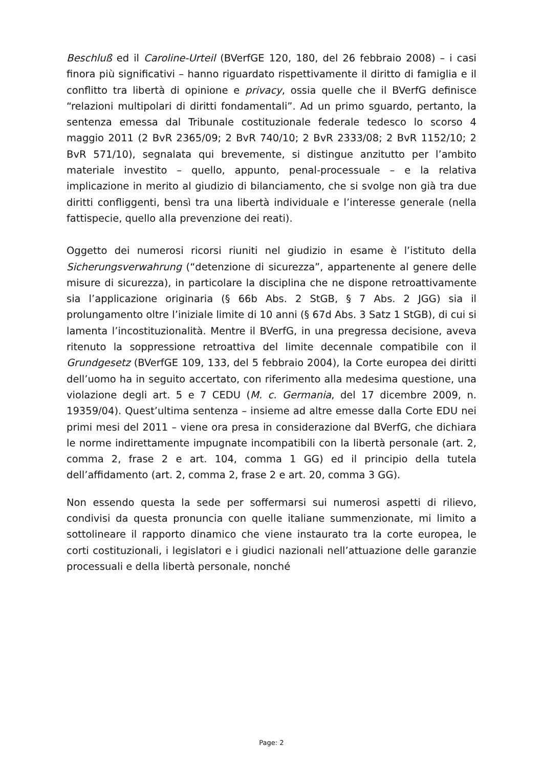Beschluß ed il Caroline-Urteil (BVerfGE 120, 180, del 26 febbraio 2008) – i casi finora più significativi – hanno riguardato rispettivamente il diritto di famiglia e il conflitto tra libertà di opinione e privacy, ossia quelle che il BVerfG definisce “relazioni multipolari di diritti fondamentali”. Ad un primo sguardo, pertanto, la sentenza emessa dal Tribunale costituzionale federale tedesco lo scorso 4 maggio 2011 (2 BvR 2365/09; 2 BvR 740/10; 2 BvR 2333/08; 2 BvR 1152/10; 2 BvR 571/10), segnalata qui brevemente, si distingue anzitutto per l’ambito materiale investito – quello, appunto, penal-processuale – e la relativa implicazione in merito al giudizio di bilanciamento, che si svolge non già tra due diritti confliggenti, bensì tra una libertà individuale e l’interesse generale (nella fattispecie, quello alla prevenzione dei reati).
Oggetto dei numerosi ricorsi riuniti nel giudizio in esame è l’istituto della Sicherungsverwahrung (“detenzione di sicurezza”, appartenente al genere delle misure di sicurezza), in particolare la disciplina che ne dispone retroattivamente sia l’applicazione originaria (§ 66b Abs. 2 StGB, § 7 Abs. 2 JGG) sia il prolungamento oltre l’iniziale limite di 10 anni (§ 67d Abs. 3 Satz 1 StGB), di cui si lamenta l’incostituzionalità. Mentre il BVerfG, in una pregressa decisione, aveva ritenuto la soppressione retroattiva del limite decennale compatibile con il Grundgesetz (BVerfGE 109, 133, del 5 febbraio 2004), la Corte europea dei diritti dell’uomo ha in seguito accertato, con riferimento alla medesima questione, una violazione degli art. 5 e 7 CEDU (M. c. Germania, del 17 dicembre 2009, n. 19359/04). Quest’ultima sentenza – insieme ad altre emesse dalla Corte EDU nei primi mesi del 2011 – viene ora presa in considerazione dal BVerfG, che dichiara le norme indirettamente impugnate incompatibili con la libertà personale (art. 2, comma 2, frase 2 e art. 104, comma 1 GG) ed il principio della tutela dell’affidamento (art. 2, comma 2, frase 2 e art. 20, comma 3 GG).
Non essendo questa la sede per soffermarsi sui numerosi aspetti di rilievo, condivisi da questa pronuncia con quelle italiane summenzionate, mi limito a sottolineare il rapporto dinamico che viene instaurato tra la corte europea, le corti costituzionali, i legislatori e i giudici nazionali nell’attuazione delle garanzie processuali e della libertà personale, nonché
Page: 2